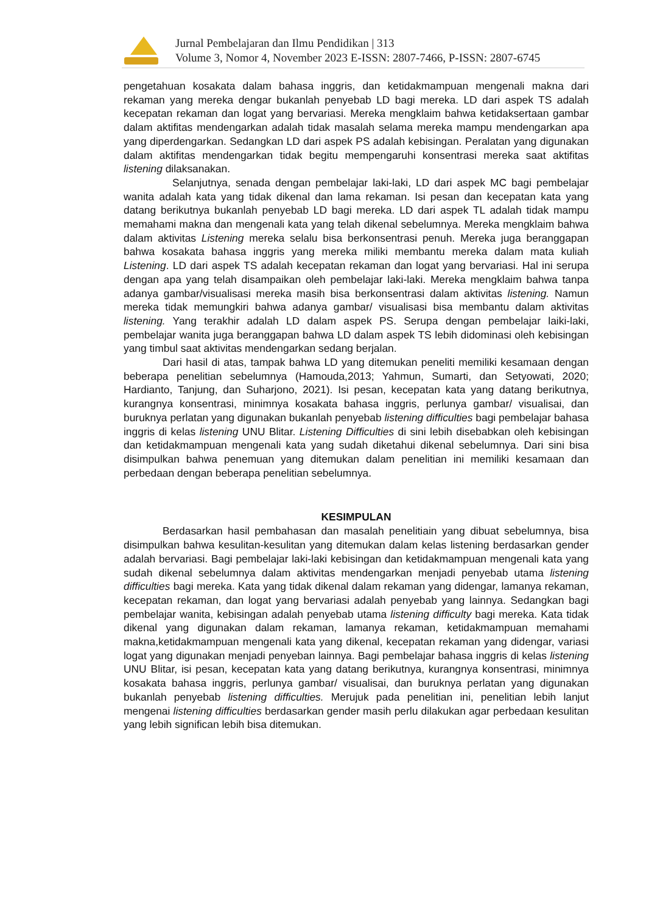Jurnal Pembelajaran dan Ilmu Pendidikan | 313
Volume 3, Nomor 4, November 2023 E-ISSN: 2807-7466, P-ISSN: 2807-6745
pengetahuan kosakata dalam bahasa inggris, dan ketidakmampuan mengenali makna dari rekaman yang mereka dengar bukanlah penyebab LD bagi mereka. LD dari aspek TS adalah kecepatan rekaman dan logat yang bervariasi. Mereka mengklaim bahwa ketidaksertaan gambar dalam aktifitas mendengarkan adalah tidak masalah selama mereka mampu mendengarkan apa yang diperdengarkan. Sedangkan LD dari aspek PS adalah kebisingan. Peralatan yang digunakan dalam aktifitas mendengarkan tidak begitu mempengaruhi konsentrasi mereka saat aktifitas listening dilaksanakan.
Selanjutnya, senada dengan pembelajar laki-laki, LD dari aspek MC bagi pembelajar wanita adalah kata yang tidak dikenal dan lama rekaman. Isi pesan dan kecepatan kata yang datang berikutnya bukanlah penyebab LD bagi mereka. LD dari aspek TL adalah tidak mampu memahami makna dan mengenali kata yang telah dikenal sebelumnya. Mereka mengklaim bahwa dalam aktivitas Listening mereka selalu bisa berkonsentrasi penuh. Mereka juga beranggapan bahwa kosakata bahasa inggris yang mereka miliki membantu mereka dalam mata kuliah Listening. LD dari aspek TS adalah kecepatan rekaman dan logat yang bervariasi. Hal ini serupa dengan apa yang telah disampaikan oleh pembelajar laki-laki. Mereka mengklaim bahwa tanpa adanya gambar/visualisasi mereka masih bisa berkonsentrasi dalam aktivitas listening. Namun mereka tidak memungkiri bahwa adanya gambar/ visualisasi bisa membantu dalam aktivitas listening. Yang terakhir adalah LD dalam aspek PS. Serupa dengan pembelajar laiki-laki, pembelajar wanita juga beranggapan bahwa LD dalam aspek TS lebih didominasi oleh kebisingan yang timbul saat aktivitas mendengarkan sedang berjalan.
Dari hasil di atas, tampak bahwa LD yang ditemukan peneliti memiliki kesamaan dengan beberapa penelitian sebelumnya (Hamouda,2013; Yahmun, Sumarti, dan Setyowati, 2020; Hardianto, Tanjung, dan Suharjono, 2021). Isi pesan, kecepatan kata yang datang berikutnya, kurangnya konsentrasi, minimnya kosakata bahasa inggris, perlunya gambar/ visualisai, dan buruknya perlatan yang digunakan bukanlah penyebab listening difficulties bagi pembelajar bahasa inggris di kelas listening UNU Blitar. Listening Difficulties di sini lebih disebabkan oleh kebisingan dan ketidakmampuan mengenali kata yang sudah diketahui dikenal sebelumnya. Dari sini bisa disimpulkan bahwa penemuan yang ditemukan dalam penelitian ini memiliki kesamaan dan perbedaan dengan beberapa penelitian sebelumnya.
KESIMPULAN
Berdasarkan hasil pembahasan dan masalah penelitiain yang dibuat sebelumnya, bisa disimpulkan bahwa kesulitan-kesulitan yang ditemukan dalam kelas listening berdasarkan gender adalah bervariasi. Bagi pembelajar laki-laki kebisingan dan ketidakmampuan mengenali kata yang sudah dikenal sebelumnya dalam aktivitas mendengarkan menjadi penyebab utama listening difficulties bagi mereka. Kata yang tidak dikenal dalam rekaman yang didengar, lamanya rekaman, kecepatan rekaman, dan logat yang bervariasi adalah penyebab yang lainnya. Sedangkan bagi pembelajar wanita, kebisingan adalah penyebab utama listening difficulty bagi mereka. Kata tidak dikenal yang digunakan dalam rekaman, lamanya rekaman, ketidakmampuan memahami makna,ketidakmampuan mengenali kata yang dikenal, kecepatan rekaman yang didengar, variasi logat yang digunakan menjadi penyeban lainnya. Bagi pembelajar bahasa inggris di kelas listening UNU Blitar, isi pesan, kecepatan kata yang datang berikutnya, kurangnya konsentrasi, minimnya kosakata bahasa inggris, perlunya gambar/ visualisai, dan buruknya perlatan yang digunakan bukanlah penyebab listening difficulties. Merujuk pada penelitian ini, penelitian lebih lanjut mengenai listening difficulties berdasarkan gender masih perlu dilakukan agar perbedaan kesulitan yang lebih significan lebih bisa ditemukan.